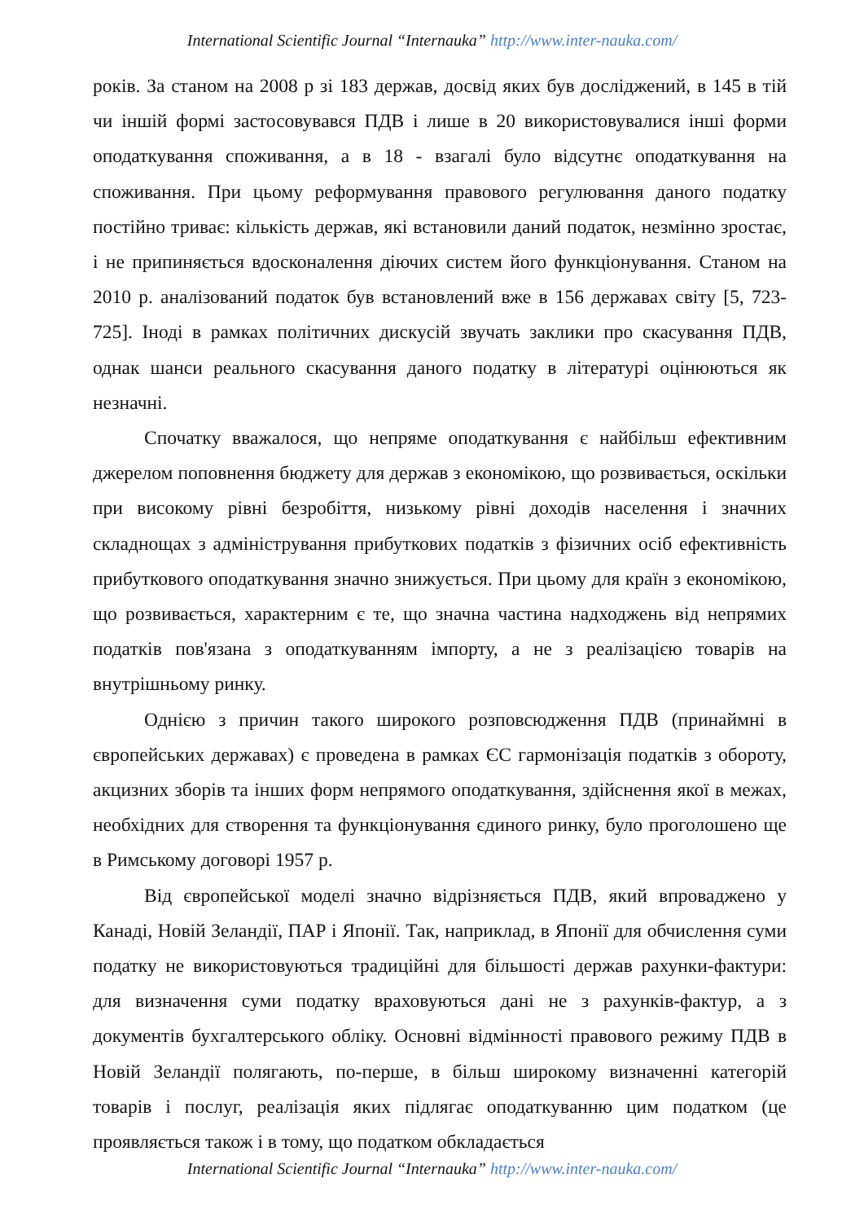International Scientific Journal “Internauka” http://www.inter-nauka.com/
років. За станом на 2008 р зі 183 держав, досвід яких був досліджений, в 145 в тій чи іншій формі застосовувався ПДВ і лише в 20 використовувалися інші форми оподаткування споживання, а в 18 - взагалі було відсутнє оподаткування на споживання. При цьому реформування правового регулювання даного податку постійно триває: кількість держав, які встановили даний податок, незмінно зростає, і не припиняється вдосконалення діючих систем його функціонування. Станом на 2010 р. аналізований податок був встановлений вже в 156 державах світу [5, 723-725]. Іноді в рамках політичних дискусій звучать заклики про скасування ПДВ, однак шанси реального скасування даного податку в літературі оцінюються як незначні.
Спочатку вважалося, що непряме оподаткування є найбільш ефективним джерелом поповнення бюджету для держав з економікою, що розвивається, оскільки при високому рівні безробіття, низькому рівні доходів населення і значних складнощах з адміністрування прибуткових податків з фізичних осіб ефективність прибуткового оподаткування значно знижується. При цьому для країн з економікою, що розвивається, характерним є те, що значна частина надходжень від непрямих податків пов'язана з оподаткуванням імпорту, а не з реалізацією товарів на внутрішньому ринку.
Однією з причин такого широкого розповсюдження ПДВ (принаймні в європейських державах) є проведена в рамках ЄС гармонізація податків з обороту, акцизних зборів та інших форм непрямого оподаткування, здійснення якої в межах, необхідних для створення та функціонування єдиного ринку, було проголошено ще в Римському договорі 1957 р.
Від європейської моделі значно відрізняється ПДВ, який впроваджено у Канаді, Новій Зеландії, ПАР і Японії. Так, наприклад, в Японії для обчислення суми податку не використовуються традиційні для більшості держав рахунки-фактури: для визначення суми податку враховуються дані не з рахунків-фактур, а з документів бухгалтерського обліку. Основні відмінності правового режиму ПДВ в Новій Зеландії полягають, по-перше, в більш широкому визначенні категорій товарів і послуг, реалізація яких підлягає оподаткуванню цим податком (це проявляється також і в тому, що податком обкладається
International Scientific Journal “Internauka” http://www.inter-nauka.com/